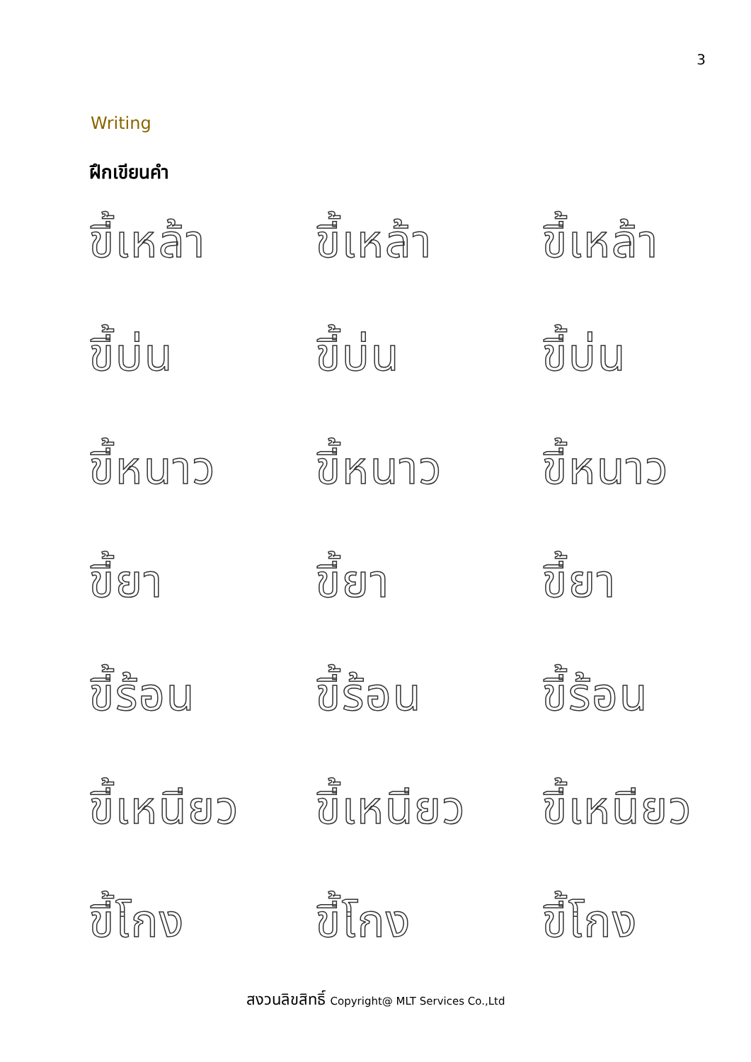3
Writing
ฝึกเขียนคำ
ขี้เหล้า
ขี้เหล้า
ขี้เหล้า
ขี้บ่น
ขี้บ่น
ขี้บ่น
ขี้หนาว
ขี้หนาว
ขี้หนาว
ขี้ยา
ขี้ยา
ขี้ยา
ขี้ร้อน
ขี้ร้อน
ขี้ร้อน
ขี้เหนียว
ขี้เหนียว
ขี้เหนียว
ขี้โกง
ขี้โกง
ขี้โกง
สงวนลิขสิทธิ์ Copyright@ MLT Services Co.,Ltd